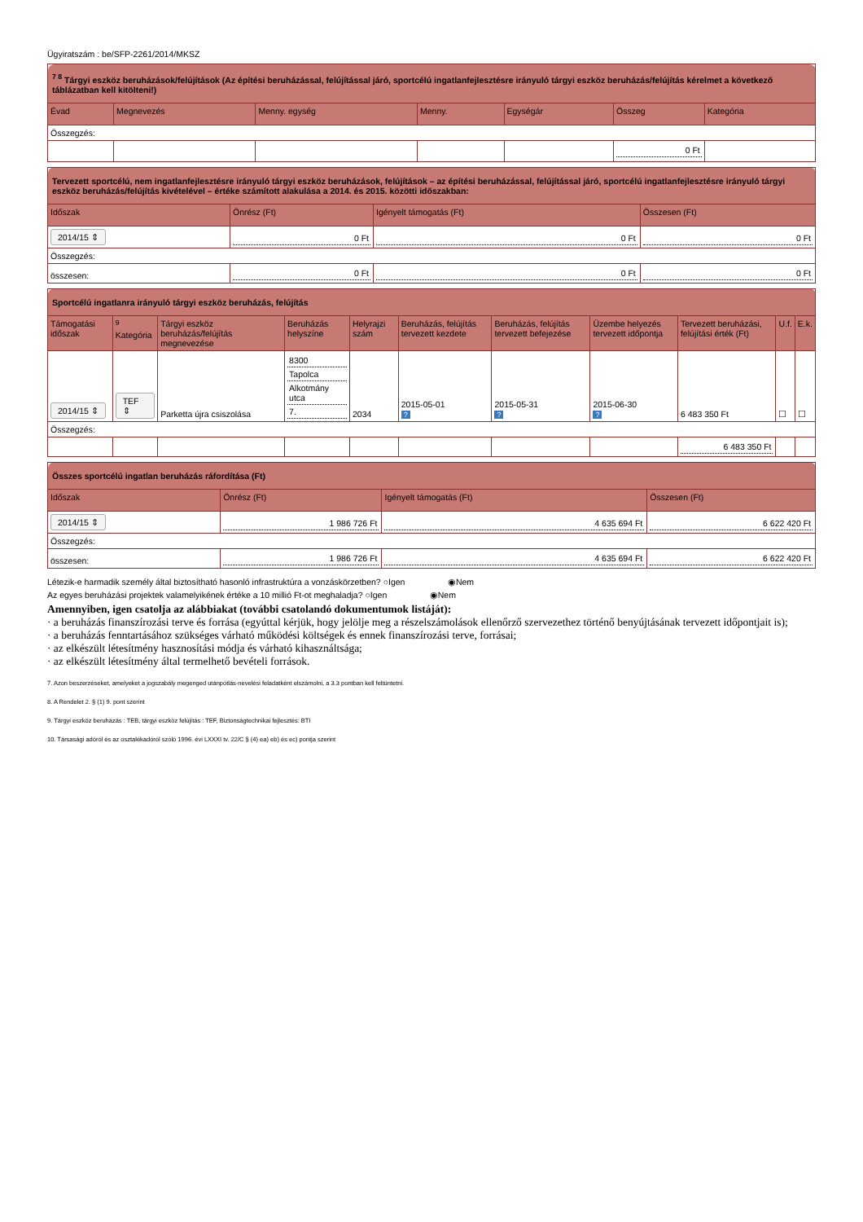Ügyiratszám : be/SFP-2261/2014/MKSZ
| <sup>7 8</sup> Tárgyi eszköz beruházások/felújítások (Az építési beruházással, felújítással járó, sportcélú ingatlanfejlesztésre irányuló tárgyi eszköz beruházás/felújítás kérelmet a következő táblázatban kell kitölteni!) | | | | | | |
| Évad | Megnevezés | Menny. egység | Menny. | Egységár | Összeg | Kategória |
| Összegzés: | | | | | | |
| | | | | | 0 Ft | |
| Tervezett sportcélú, nem ingatlanfejlesztésre irányuló tárgyi eszköz beruházások, felújítások – az építési beruházással, felújítással járó, sportcélú ingatlanfejlesztésre irányuló tárgyi eszköz beruházás/felújítás kivételével – értéke számított alakulása a 2014. és 2015. közötti időszakban: | | | |
| Időszak | Önrész (Ft) | Igényelt támogatás (Ft) | Összesen (Ft) |
| 2014/15 ⇕ | 0 Ft | 0 Ft | 0 Ft |
| Összegzés: | | | |
| összesen: | 0 Ft | 0 Ft | 0 Ft |
| Sportcélú ingatlanra irányuló tárgyi eszköz beruházás, felújítás | | | | | | | | | | |
| Támogatási időszak | <sup>9</sup> Kategória | Tárgyi eszköz beruházás/felújítás megnevezése | Beruházás helyszíne | Helyrajzi szám | Beruházás, felújítás tervezett kezdete | Beruházás, felújítás tervezett befejezése | Üzembe helyezés tervezett időpontja | Tervezett beruházási, felújítási érték (Ft) | U.f. | E.k. |
| 2014/15 ⇕ | TEF ⇕ | Parketta újra csiszolása | 8300 Tapolca Alkotmány utca 7. | 2034 | 2015-05-01 ? | 2015-05-31 ? | 2015-06-30 ? | 6 483 350 Ft | ☐ | ☐ |
| Összegzés: | | | | | | | | | | |
| | | | | | | | | 6 483 350 Ft | | |
| Összes sportcélú ingatlan beruházás ráfordítása (Ft) | | | |
| Időszak | Önrész (Ft) | Igényelt támogatás (Ft) | Összesen (Ft) |
| 2014/15 ⇕ | 1 986 726 Ft | 4 635 694 Ft | 6 622 420 Ft |
| Összegzés: | | | |
| összesen: | 1 986 726 Ft | 4 635 694 Ft | 6 622 420 Ft |
Létezik-e harmadik személy által biztosítható hasonló infrastruktúra a vonzáskörzetben? ○Igen ◉Nem
Az egyes beruházási projektek valamelyikének értéke a 10 millió Ft-ot meghaladja? ○Igen ◉Nem
Amennyiben, igen csatolja az alábbiakat (további csatolandó dokumentumok listáját):
· a beruházás finanszírozási terve és forrása (egyúttal kérjük, hogy jelölje meg a részelszámolások ellenőrző szervezethez történő benyújtásának tervezett időpontjait is);
· a beruházás fenntartásához szükséges várható működési költségek és ennek finanszírozási terve, forrásai;
· az elkészült létesítmény hasznosítási módja és várható kihasználtsága;
· az elkészült létesítmény által termelhető bevételi források.
7. Azon beszerzéseket, amelyeket a jogszabály megenged utánpótlás-nevelési feladatként elszámolni, a 3.3 pontban kell feltüntetni.
8. A Rendelet 2. § (1) 9. pont szerint
9. Tárgyi eszköz beruházás : TEB, tárgyi eszköz felújítás : TEF, Biztonságtechnikai fejlesztés: BTI
10. Társasági adóról és az osztalékadóról szóló 1996. évi LXXXI tv. 22/C § (4) ea) eb) és ec) pontja szerint